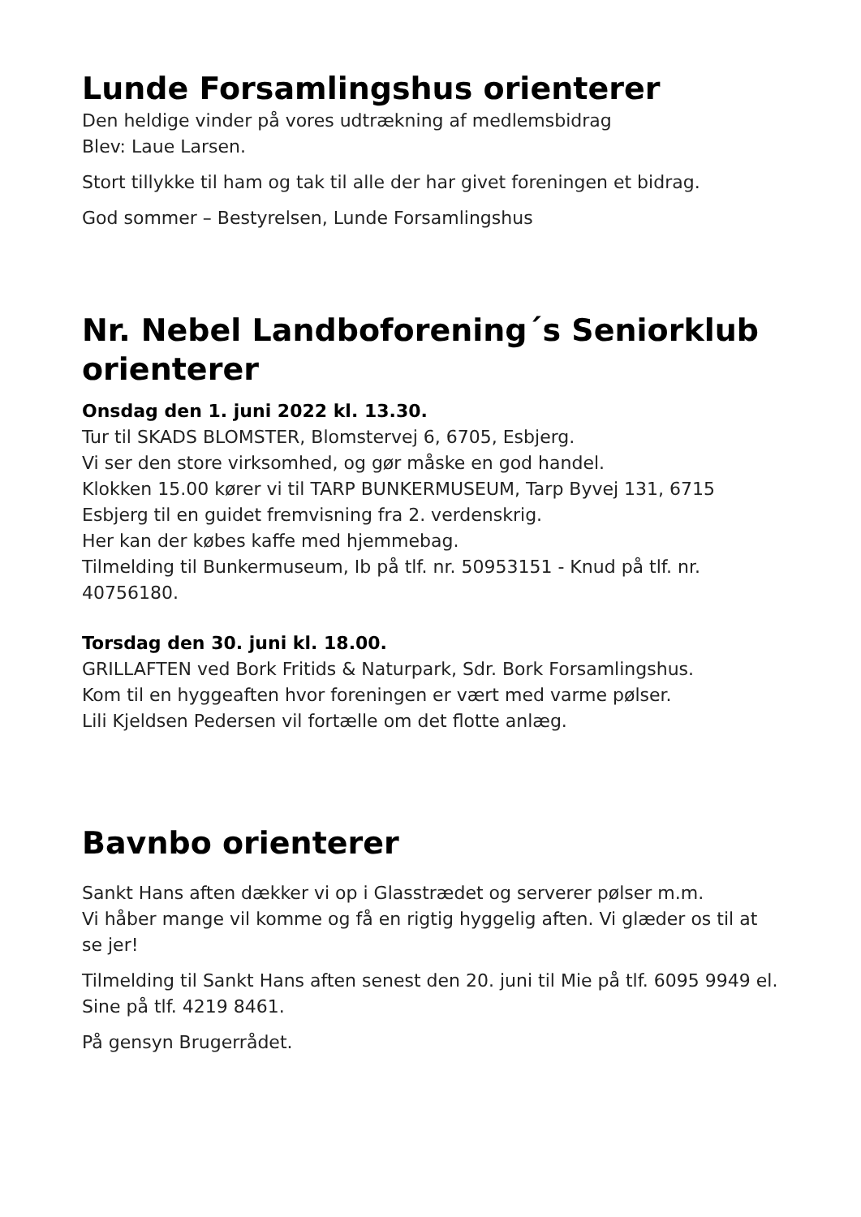Lunde Forsamlingshus orienterer
Den heldige vinder på vores udtrækning af medlemsbidrag
Blev: Laue Larsen.
Stort tillykke til ham og tak til alle der har givet foreningen et bidrag.
God sommer – Bestyrelsen, Lunde Forsamlingshus
Nr. Nebel Landboforening´s Seniorklub orienterer
Onsdag den 1. juni 2022 kl. 13.30.
Tur til SKADS BLOMSTER, Blomstervej 6, 6705, Esbjerg.
Vi ser den store virksomhed, og gør måske en god handel.
Klokken 15.00 kører vi til TARP BUNKERMUSEUM, Tarp Byvej 131, 6715 Esbjerg til en guidet fremvisning fra 2. verdenskrig.
Her kan der købes kaffe med hjemmebag.
Tilmelding til Bunkermuseum, Ib på tlf. nr. 50953151 - Knud på tlf. nr. 40756180.
Torsdag den 30. juni kl. 18.00.
GRILLAFTEN ved Bork Fritids & Naturpark, Sdr. Bork Forsamlingshus.
Kom til en hyggeaften hvor foreningen er vært med varme pølser.
Lili Kjeldsen Pedersen vil fortælle om det flotte anlæg.
Bavnbo orienterer
Sankt Hans aften dækker vi op i Glasstrædet og serverer pølser m.m.
Vi håber mange vil komme og få en rigtig hyggelig aften. Vi glæder os til at se jer!
Tilmelding til Sankt Hans aften senest den 20. juni til Mie på tlf. 6095 9949 el. Sine på tlf. 4219 8461.
På gensyn Brugerrådet.